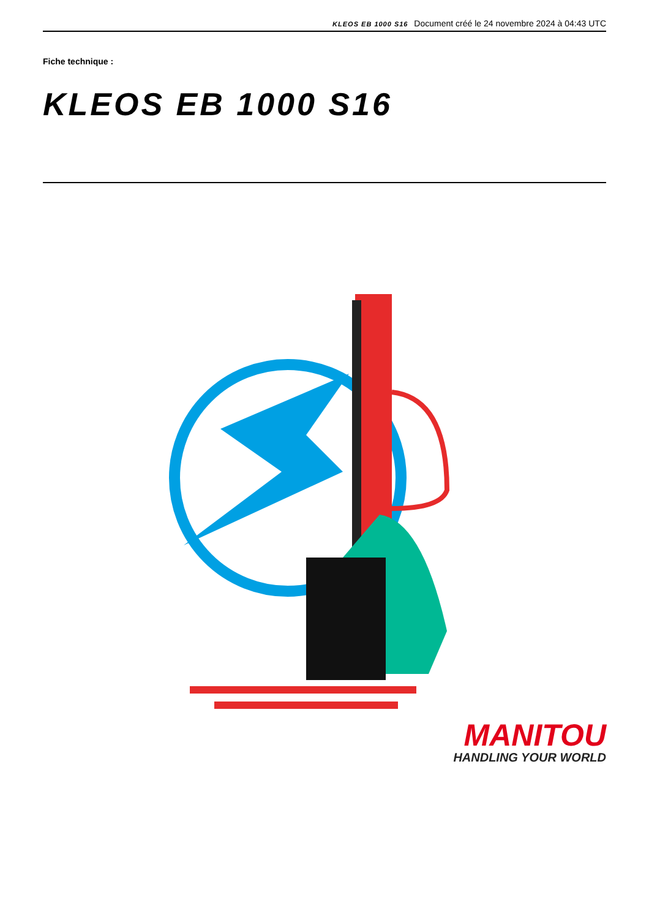KLEOS EB 1000 S16 Document créé le 24 novembre 2024 à 04:43 UTC
Fiche technique :
KLEOS EB 1000 S16
MANITOU
HANDLING YOUR WORLD